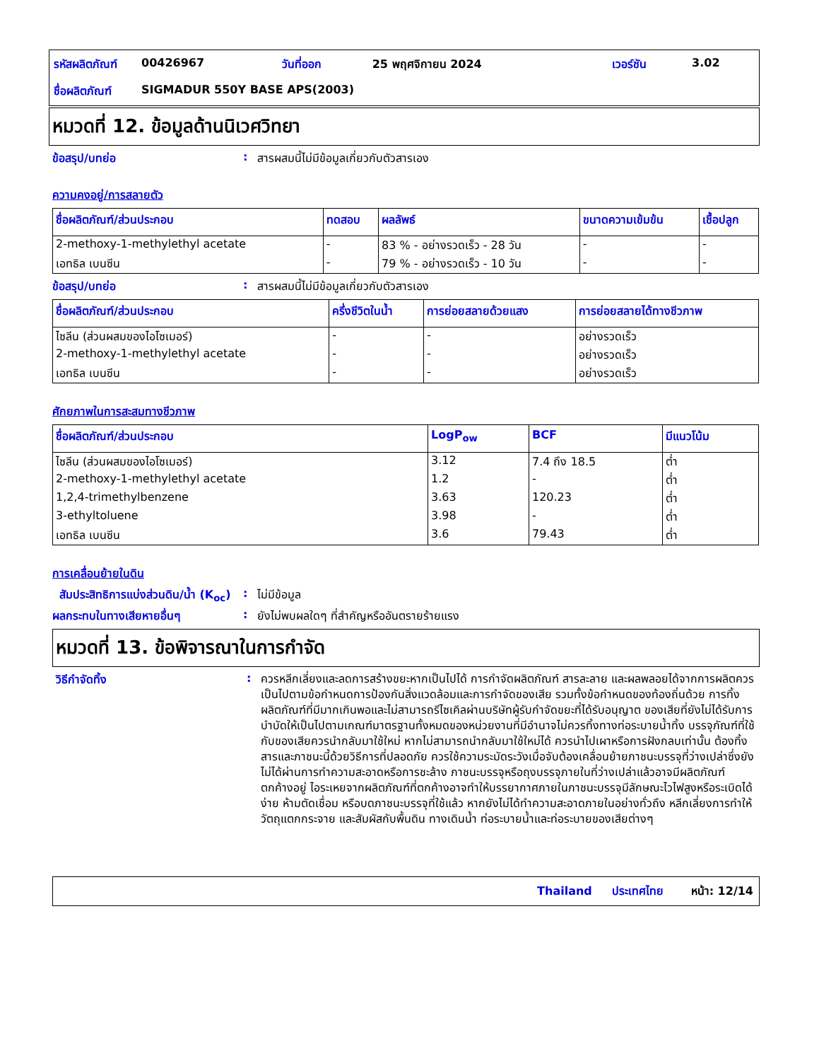| รหัสผลิตภัณฑ์ | 00426967 | วันที่ออก | 25 พฤศจิกายน 2024 | เวอร์ชัน | 3.02 |
| ชื่อผลิตภัณฑ์ | SIGMADUR 550Y BASE APS(2003) | | | | |
หมวดที่ 12. ข้อมูลด้านนิเวศวิทยา
ข้อสรุป/บทย่อ : สารผสมนี้ไม่มีข้อมูลเกี่ยวกับตัวสารเอง
ความคงอยู่/การสลายตัว
| ชื่อผลิตภัณฑ์/ส่วนประกอบ | ทดสอบ | ผลลัพธ์ | ขนาดความเข้มข้น | เชื้อปลูก |
| --- | --- | --- | --- | --- |
| 2-methoxy-1-methylethyl acetate | - | 83 % - อย่างรวดเร็ว - 28 วัน | - | - |
| เอทธิล เบนซีน | - | 79 % - อย่างรวดเร็ว - 10 วัน | - | - |
ข้อสรุป/บทย่อ : สารผสมนี้ไม่มีข้อมูลเกี่ยวกับตัวสารเอง
| ชื่อผลิตภัณฑ์/ส่วนประกอบ | ครึ่งชีวิตในน้ำ | การย่อยสลายด้วยแสง | การย่อยสลายได้ทางชีวภาพ |
| --- | --- | --- | --- |
| ไซลีน (ส่วนผสมของไอโซเมอร์) | - | - | อย่างรวดเร็ว |
| 2-methoxy-1-methylethyl acetate | - | - | อย่างรวดเร็ว |
| เอทธิล เบนซีน | - | - | อย่างรวดเร็ว |
ศักยภาพในการสะสมทางชีวภาพ
| ชื่อผลิตภัณฑ์/ส่วนประกอบ | LogP<sub>ow</sub> | BCF | มีแนวโน้ม |
| --- | --- | --- | --- |
| ไซลีน (ส่วนผสมของไอโซเมอร์) | 3.12 | 7.4 ถึง 18.5 | ต่ำ |
| 2-methoxy-1-methylethyl acetate | 1.2 | - | ต่ำ |
| 1,2,4-trimethylbenzene | 3.63 | 120.23 | ต่ำ |
| 3-ethyltoluene | 3.98 | - | ต่ำ |
| เอทธิล เบนซีน | 3.6 | 79.43 | ต่ำ |
การเคลื่อนย้ายในดิน
สัมประสิทธิการแบ่งส่วนดิน/น้ำ (K<sub>oc</sub>)
: ไม่มีข้อมูล
ผลกระทบในทางเสียหายอื่นๆ : ยังไม่พบผลใดๆ ที่สำคัญหรืออันตรายร้ายแรง
หมวดที่ 13. ข้อพิจารณาในการกำจัด
วิธีกำจัดทิ้ง :
ควรหลีกเลี่ยงและลดการสร้างขยะหากเป็นไปได้ การกำจัดผลิตภัณฑ์ สารละลาย และผลพลอยได้จากการผลิตควรเป็นไปตามข้อกำหนดการป้องกันสิ่งแวดล้อมและการกำจัดของเสีย รวมทั้งข้อกำหนดของท้องถิ่นด้วย การทิ้งผลิตภัณฑ์ที่มีมากเกินพอและไม่สามารถรีไซเคิลผ่านบริษัทผู้รับกำจัดขยะที่ได้รับอนุญาต ของเสียที่ยังไม่ได้รับการบำบัดให้เป็นไปตามเกณฑ์มาตรฐานทั้งหมดของหน่วยงานที่มีอำนาจไม่ควรทิ้งทางท่อระบายน้ำทิ้ง บรรจุภัณฑ์ที่ใช้กับของเสียควรนำกลับมาใช้ใหม่ หากไม่สามารถนำกลับมาใช้ใหม่ได้ ควรนำไปเผาหรือการฝังกลบเท่านั้น ต้องทิ้งสารและภาชนะนี้ด้วยวิธีการที่ปลอดภัย ควรใช้ความระมัดระวังเมื่อจับต้องเคลื่อนย้ายภาชนะบรรจุที่ว่างเปล่าซึ่งยังไม่ได้ผ่านการทำความสะอาดหรือการชะล้าง ภาชนะบรรจุหรือถุงบรรจุภายในที่ว่างเปล่าแล้วอาจมีผลิตภัณฑ์ตกค้างอยู่ ไอระเหยจากผลิตภัณฑ์ที่ตกค้างอาจทำให้บรรยากาศภายในภาชนะบรรจุมีลักษณะไวไฟสูงหรือระเบิดได้ง่าย ห้ามตัดเชื่อม หรือบดภาชนะบรรจุที่ใช้แล้ว หากยังไม่ได้ทำความสะอาดภายในอย่างทั่วถึง หลีกเลี่ยงการทำให้วัตถุแตกกระจาย และสัมผัสกับพื้นดิน ทางเดินน้ำ ท่อระบายน้ำและท่อระบายของเสียต่างๆ
Thailand ประเทศไทย หน้า: 12/14